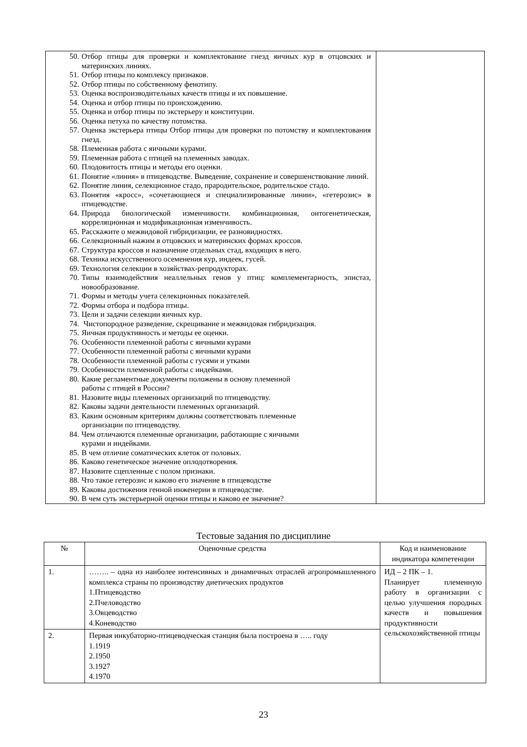| 50. Отбор птицы для проверки и комплектование гнезд яичных кур в отцовских и материнских линиях. 51. Отбор птицы по комплексу признаков. 52. Отбор птицы по собственному фенотипу. 53. Оценка воспроизводительных качеств птицы и их повышение. 54. Оценка и отбор птицы по происхождению. 55. Оценка и отбор птицы по экстерьеру и конституции. 56. Оценка петуха по качеству потомства. 57. Оценка экстерьера птицы Отбор птицы для проверки по потомству и комплектования гнезд. 58. Племенная работа с яичными курами. 59. Племенная работа с птицей на племенных заводах. 60. Плодовитость птицы и методы его оценки. 61. Понятие «линия» в птицеводстве. Выведение, сохранение и совершенствование линий. 62. Понятие линия, селекционное стадо, прародительское, родительское стадо. 63. Понятия «кросс», «сочетающиеся и специализированные линии», «гетерозис» в птицеводстве. 64. Природа биологической изменчивости. комбинационная, онтогенетическая, корреляционная и модификационная изменчивость. 65. Расскажите о межвидовой гибридизации, ее разновидностях. 66. Селекционный нажим в отцовских и материнских формах кроссов. 67. Структура кроссов и назначение отдельных стад, входящих в него. 68. Техника искусственного осеменения кур, индеек, гусей. 69. Технология селекции в хозяйствах-репродукторах. 70. Типы взаимодействия неаллельных генов у птиц: комплементарность, эпистаз, новообразование. 71. Формы и методы учета селекционных показателей. 72. Формы отбора и подбора птицы. 73. Цели и задачи селекции яичных кур. 74. Чистопородное разведение, скрещивание и межвидовая гибридизация. 75. Яичная продуктивность и методы ее оценки. 76. Особенности племенной работы с яичными курами 77. Особенности племенной работы с яичными курами 78. Особенности племенной работы с гусями и утками 79. Особенности племенной работы с индейками. 80. Какие регламентные документы положены в основу племенной работы с птицей в России? 81. Назовите виды племенных организаций по птицеводству. 82. Каковы задачи деятельности племенных организаций. 83. Каким основным критериям должны соответствовать племенные организации по птицеводству. 84. Чем отличаются племенные организации, работающие с яичными курами и индейками. 85. В чем отличие соматических клеток от половых. 86. Каково генетическое значение оплодотворения. 87. Назовите сцепленные с полом признаки. 88. Что такое гетерозис и каково его значение в птицеводстве 89. Каковы достижения генной инженерии в птицеводстве. 90. В чем суть экстерьерной оценки птицы и каково ее значение? | |
Тестовые задания по дисциплине
| № | Оценочные средства | Код и наименование индикатора компетенции |
| --- | --- | --- |
| 1. | …….. – одна из наиболее интенсивных и динамичных отраслей агропромышленного комплекса страны по производству диетических продуктов 1.Птицеводство 2.Пчеловодство 3.Овцеводство 4.Коневодство | ИД – 2 ПК – 1. Планирует племенную работу в организации с целью улучшения породных качеств и повышения продуктивности сельскохозяйственной птицы |
| 2. | Первая инкубаторно-птицеводческая станция была построена в ….. году 1.1919 2.1950 3.1927 4.1970 | |
23